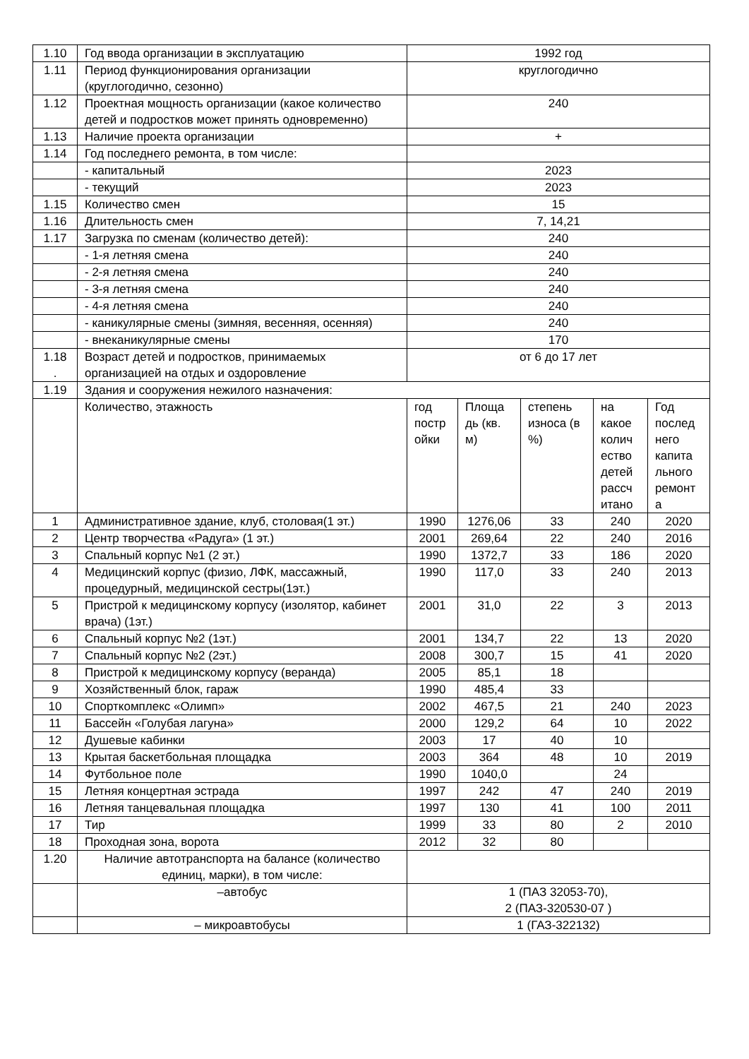| 1.10 | Год ввода организации в эксплуатацию | 1992 год | | | | |
| 1.11 | Период функционирования организации (круглогодично, сезонно) | круглогодично | | | | |
| 1.12 | Проектная мощность организации (какое количество детей и подростков может принять одновременно) | 240 | | | | |
| 1.13 | Наличие проекта организации | + | | | | |
| 1.14 | Год последнего ремонта, в том числе: | | | | | |
| | - капитальный | 2023 | | | | |
| | - текущий | 2023 | | | | |
| 1.15 | Количество смен | 15 | | | | |
| 1.16 | Длительность смен | 7, 14,21 | | | | |
| 1.17 | Загрузка по сменам (количество детей): | 240 | | | | |
| | - 1-я летняя смена | 240 | | | | |
| | - 2-я летняя смена | 240 | | | | |
| | - 3-я летняя смена | 240 | | | | |
| | - 4-я летняя смена | 240 | | | | |
| | - каникулярные смены (зимняя, весенняя, осенняя) | 240 | | | | |
| | - внеканикулярные смены | 170 | | | | |
| 1.18 . | Возраст детей и подростков, принимаемых организацией на отдых и оздоровление | от 6 до 17 лет | | | | |
| 1.19 | Здания и сооружения нежилого назначения: | | | | | |
| | Количество, этажность | год постр ойки | Площа дь (кв. м) | степень износа (в %) | на какое колич ество детей рассч итано | Год послед него капита льного ремонт а |
| 1 | Административное здание, клуб, столовая(1 эт.) | 1990 | 1276,06 | 33 | 240 | 2020 |
| 2 | Центр творчества «Радуга» (1 эт.) | 2001 | 269,64 | 22 | 240 | 2016 |
| 3 | Спальный корпус №1 (2 эт.) | 1990 | 1372,7 | 33 | 186 | 2020 |
| 4 | Медицинский корпус (физио, ЛФК, массажный, процедурный, медицинской сестры(1эт.) | 1990 | 117,0 | 33 | 240 | 2013 |
| 5 | Пристрой к медицинскому корпусу (изолятор, кабинет врача) (1эт.) | 2001 | 31,0 | 22 | 3 | 2013 |
| 6 | Спальный корпус №2 (1эт.) | 2001 | 134,7 | 22 | 13 | 2020 |
| 7 | Спальный корпус №2 (2эт.) | 2008 | 300,7 | 15 | 41 | 2020 |
| 8 | Пристрой к медицинскому корпусу (веранда) | 2005 | 85,1 | 18 | | |
| 9 | Хозяйственный блок, гараж | 1990 | 485,4 | 33 | | |
| 10 | Спорткомплекс «Олимп» | 2002 | 467,5 | 21 | 240 | 2023 |
| 11 | Бассейн «Голубая лагуна» | 2000 | 129,2 | 64 | 10 | 2022 |
| 12 | Душевые кабинки | 2003 | 17 | 40 | 10 | |
| 13 | Крытая баскетбольная площадка | 2003 | 364 | 48 | 10 | 2019 |
| 14 | Футбольное поле | 1990 | 1040,0 | | 24 | |
| 15 | Летняя концертная эстрада | 1997 | 242 | 47 | 240 | 2019 |
| 16 | Летняя танцевальная площадка | 1997 | 130 | 41 | 100 | 2011 |
| 17 | Тир | 1999 | 33 | 80 | 2 | 2010 |
| 18 | Проходная зона, ворота | 2012 | 32 | 80 | | |
| 1.20 | Наличие автотранспорта на балансе (количество единиц, марки), в том числе: | | | | | |
| | –автобус | 1 (ПАЗ 32053-70), 2 (ПАЗ-320530-07 ) | | | | |
| | – микроавтобусы | 1 (ГАЗ-322132) | | | | |